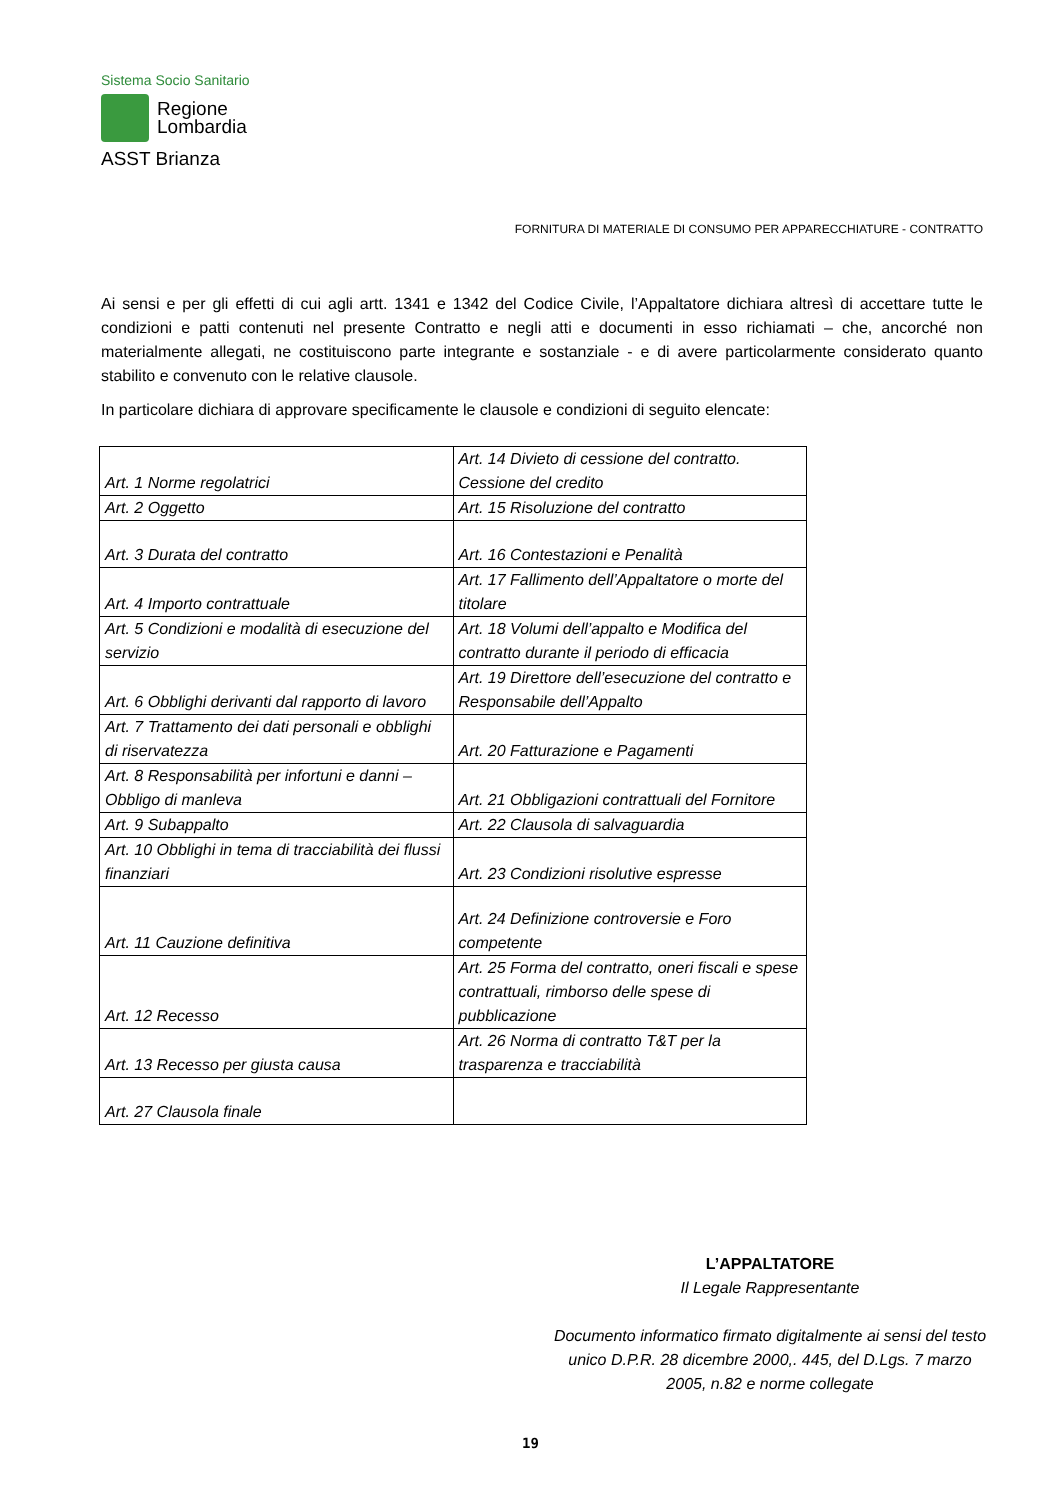Sistema Socio Sanitario
Regione
Lombardia
ASST Brianza
FORNITURA DI MATERIALE DI CONSUMO PER APPARECCHIATURE - CONTRATTO
Ai sensi e per gli effetti di cui agli artt. 1341 e 1342 del Codice Civile, l’Appaltatore dichiara altresì di accettare tutte le condizioni e patti contenuti nel presente Contratto e negli atti e documenti in esso richiamati – che, ancorché non materialmente allegati, ne costituiscono parte integrante e sostanziale - e di avere particolarmente considerato quanto stabilito e convenuto con le relative clausole.
In particolare dichiara di approvare specificamente le clausole e condizioni di seguito elencate:
| Art. 1 Norme regolatrici | Art. 14 Divieto di cessione del contratto. Cessione del credito |
| Art. 2 Oggetto | Art. 15 Risoluzione del contratto |
| Art. 3 Durata del contratto | Art. 16 Contestazioni e Penalità |
| Art. 4 Importo contrattuale | Art. 17 Fallimento dell’Appaltatore o morte del titolare |
| Art. 5 Condizioni e modalità di esecuzione del servizio | Art. 18 Volumi dell’appalto e Modifica del contratto durante il periodo di efficacia |
| Art. 6 Obblighi derivanti dal rapporto di lavoro | Art. 19 Direttore dell’esecuzione del contratto e Responsabile dell’Appalto |
| Art. 7 Trattamento dei dati personali e obblighi di riservatezza | Art. 20 Fatturazione e Pagamenti |
| Art. 8 Responsabilità per infortuni e danni – Obbligo di manleva | Art. 21 Obbligazioni contrattuali del Fornitore |
| Art. 9 Subappalto | Art. 22 Clausola di salvaguardia |
| Art. 10 Obblighi in tema di tracciabilità dei flussi finanziari | Art. 23 Condizioni risolutive espresse |
| Art. 11 Cauzione definitiva | Art. 24 Definizione controversie e Foro competente |
| Art. 12 Recesso | Art. 25 Forma del contratto, oneri fiscali e spese contrattuali, rimborso delle spese di pubblicazione |
| Art. 13 Recesso per giusta causa | Art. 26 Norma di contratto T&T per la trasparenza e tracciabilità |
| Art. 27 Clausola finale | |
L’APPALTATORE
Il Legale Rappresentante
Documento informatico firmato digitalmente ai sensi del testo unico D.P.R. 28 dicembre 2000,. 445, del D.Lgs. 7 marzo 2005, n.82 e norme collegate
19